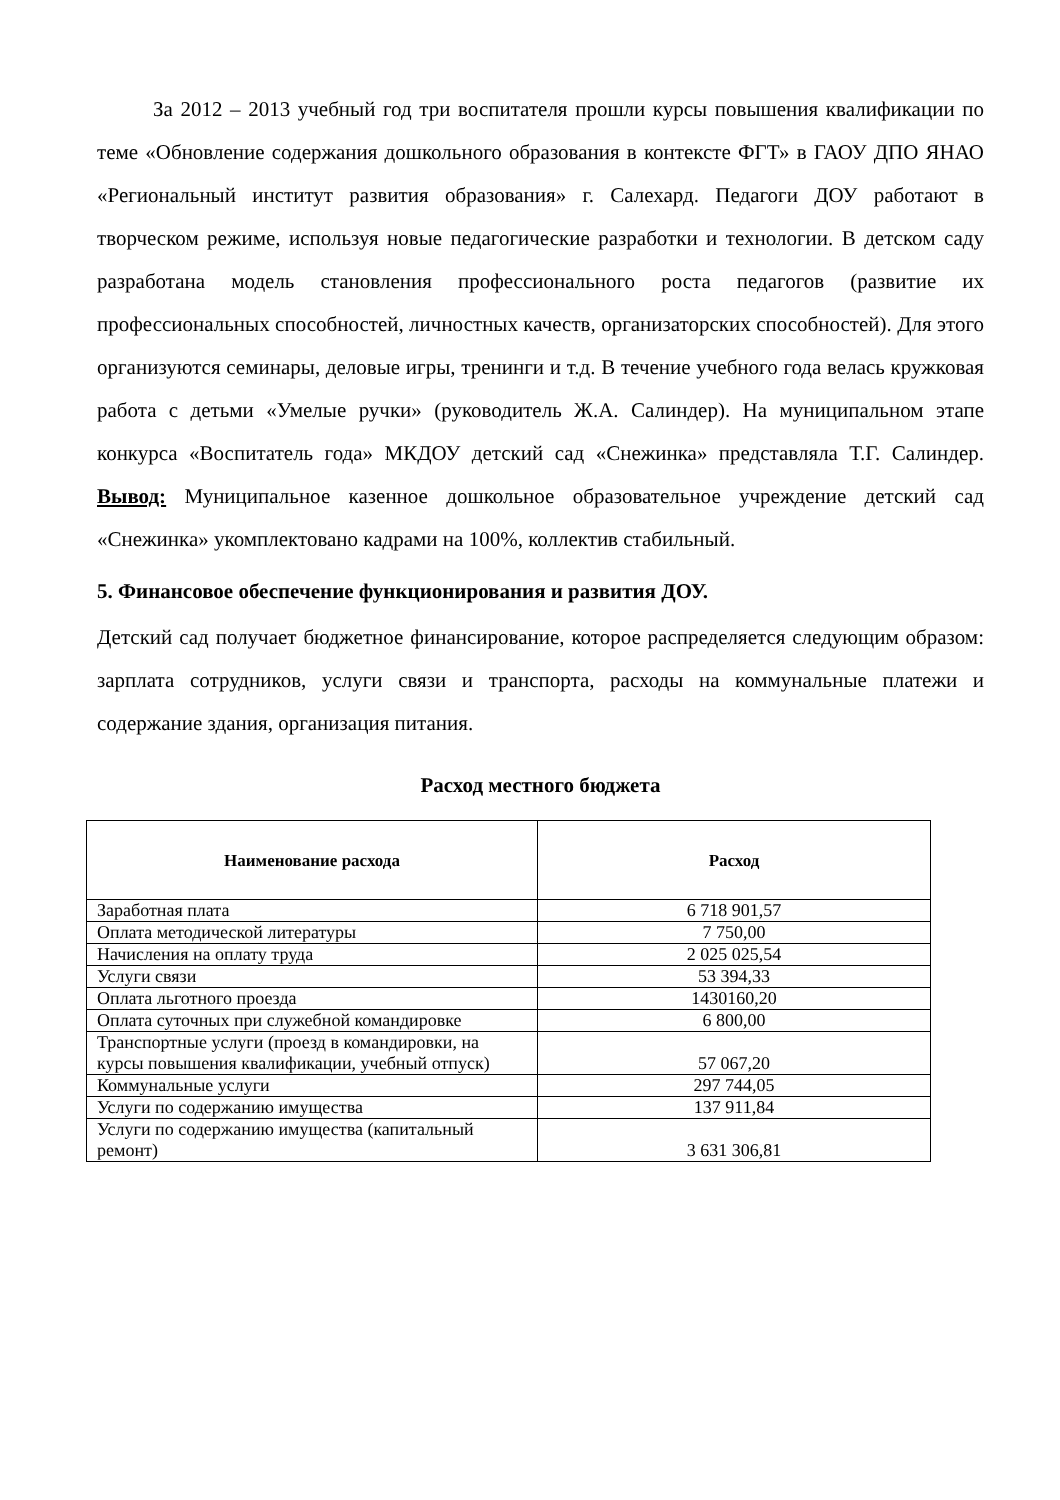За 2012 – 2013 учебный год три воспитателя прошли курсы повышения квалификации по теме «Обновление содержания дошкольного образования в контексте ФГТ» в ГАОУ ДПО ЯНАО «Региональный институт развития образования» г. Салехард. Педагоги ДОУ работают в творческом режиме, используя новые педагогические разработки и технологии. В детском саду разработана модель становления профессионального роста педагогов (развитие их профессиональных способностей, личностных качеств, организаторских способностей). Для этого организуются семинары, деловые игры, тренинги и т.д. В течение учебного года велась кружковая работа с детьми «Умелые ручки» (руководитель Ж.А. Салиндер). На муниципальном этапе конкурса «Воспитатель года» МКДОУ детский сад «Снежинка» представляла Т.Г. Салиндер. Вывод: Муниципальное казенное дошкольное образовательное учреждение детский сад «Снежинка» укомплектовано кадрами на 100%, коллектив стабильный.
5. Финансовое обеспечение функционирования и развития ДОУ.
Детский сад получает бюджетное финансирование, которое распределяется следующим образом: зарплата сотрудников, услуги связи и транспорта, расходы на коммунальные платежи и содержание здания, организация питания.
Расход местного бюджета
| Наименование расхода | Расход |
| --- | --- |
| Заработная плата | 6 718 901,57 |
| Оплата методической литературы | 7 750,00 |
| Начисления на оплату труда | 2 025 025,54 |
| Услуги связи | 53 394,33 |
| Оплата льготного проезда | 1430160,20 |
| Оплата суточных при служебной командировке | 6 800,00 |
| Транспортные услуги (проезд в командировки, на курсы повышения квалификации, учебный отпуск) | 57 067,20 |
| Коммунальные услуги | 297 744,05 |
| Услуги по содержанию имущества | 137 911,84 |
| Услуги по содержанию имущества (капитальный ремонт) | 3 631 306,81 |